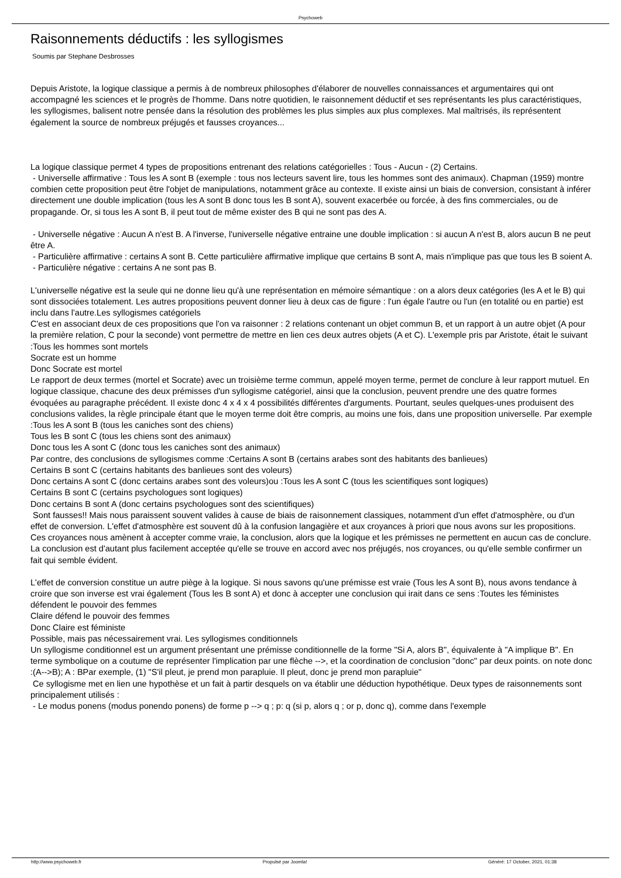Psychoweb
Raisonnements déductifs : les syllogismes
Soumis par Stephane Desbrosses
Depuis Aristote, la logique classique a permis à de nombreux philosophes d'élaborer de nouvelles connaissances et argumentaires qui ont accompagné les sciences et le progrès de l'homme. Dans notre quotidien, le raisonnement déductif et ses représentants les plus caractéristiques, les syllogismes, balisent notre pensée dans la résolution des problèmes les plus simples aux plus complexes. Mal maîtrisés, ils représentent également la source de nombreux préjugés et fausses croyances...
La logique classique permet 4 types de propositions entrenant des relations catégorielles : Tous - Aucun - (2) Certains.
- Universelle affirmative : Tous les A sont B (exemple : tous nos lecteurs savent lire, tous les hommes sont des animaux). Chapman (1959) montre combien cette proposition peut être l'objet de manipulations, notamment grâce au contexte. Il existe ainsi un biais de conversion, consistant à inférer directement une double implication (tous les A sont B donc tous les B sont A), souvent exacerbée ou forcée, à des fins commerciales, ou de propagande. Or, si tous les A sont B, il peut tout de même exister des B qui ne sont pas des A.
- Universelle négative : Aucun A n'est B. A l'inverse, l'universelle négative entraine une double implication : si aucun A n'est B, alors aucun B ne peut être A.
- Particulière affirmative : certains A sont B. Cette particulière affirmative implique que certains B sont A, mais n'implique pas que tous les B soient A.
- Particulière négative : certains A ne sont pas B.
L'universelle négative est la seule qui ne donne lieu qu'à une représentation en mémoire sémantique : on a alors deux catégories (les A et le B) qui sont dissociées totalement. Les autres propositions peuvent donner lieu à deux cas de figure : l'un égale l'autre ou l'un (en totalité ou en partie) est inclu dans l'autre.Les syllogismes catégoriels
C'est en associant deux de ces propositions que l'on va raisonner : 2 relations contenant un objet commun B, et un rapport à un autre objet (A pour la première relation, C pour la seconde) vont permettre de mettre en lien ces deux autres objets (A et C). L'exemple pris par Aristote, était le suivant :Tous les hommes sont mortels
Socrate est un homme
Donc Socrate est mortel
Le rapport de deux termes (mortel et Socrate) avec un troisième terme commun, appelé moyen terme, permet de conclure à leur rapport mutuel. En logique classique, chacune des deux prémisses d'un syllogisme catégoriel, ainsi que la conclusion, peuvent prendre une des quatre formes évoquées au paragraphe précédent. Il existe donc 4 x 4 x 4 possibilités différentes d'arguments. Pourtant, seules quelques-unes produisent des conclusions valides, la règle principale étant que le moyen terme doit être compris, au moins une fois, dans une proposition universelle. Par exemple :Tous les A sont B (tous les caniches sont des chiens)
Tous les B sont C (tous les chiens sont des animaux)
Donc tous les A sont C (donc tous les caniches sont des animaux)
Par contre, des conclusions de syllogismes comme :Certains A sont B (certains arabes sont des habitants des banlieues)
Certains B sont C (certains habitants des banlieues sont des voleurs)
Donc certains A sont C (donc certains arabes sont des voleurs)ou :Tous les A sont C (tous les scientifiques sont logiques)
Certains B sont C (certains psychologues sont logiques)
Donc certains B sont A (donc certains psychologues sont des scientifiques)
Sont fausses!! Mais nous paraissent souvent valides à cause de biais de raisonnement classiques, notamment d'un effet d'atmosphère, ou d'un effet de conversion. L'effet d'atmosphère est souvent dû à la confusion langagière et aux croyances à priori que nous avons sur les propositions. Ces croyances nous amènent à accepter comme vraie, la conclusion, alors que la logique et les prémisses ne permettent en aucun cas de conclure. La conclusion est d'autant plus facilement acceptée qu'elle se trouve en accord avec nos préjugés, nos croyances, ou qu'elle semble confirmer un fait qui semble évident.
L'effet de conversion constitue un autre piège à la logique. Si nous savons qu'une prémisse est vraie (Tous les A sont B), nous avons tendance à croire que son inverse est vrai également (Tous les B sont A) et donc à accepter une conclusion qui irait dans ce sens :Toutes les féministes défendent le pouvoir des femmes
Claire défend le pouvoir des femmes
Donc Claire est féministe
Possible, mais pas nécessairement vrai. Les syllogismes conditionnels
Un syllogisme conditionnel est un argument présentant une prémisse conditionnelle de la forme "Si A, alors B", équivalente à "A implique B". En terme symbolique on a coutume de représenter l'implication par une flèche -->, et la coordination de conclusion "donc" par deux points. on note donc :(A-->B); A : BPar exemple, (1) "S'il pleut, je prend mon parapluie. Il pleut, donc je prend mon parapluie"
Ce syllogisme met en lien une hypothèse et un fait à partir desquels on va établir une déduction hypothétique. Deux types de raisonnements sont principalement utilisés :
- Le modus ponens (modus ponendo ponens) de forme p --> q ; p: q (si p, alors q ; or p, donc q), comme dans l'exemple
http://www.psychoweb.fr Propulsé par Joomla! Généré: 17 October, 2021, 01:38